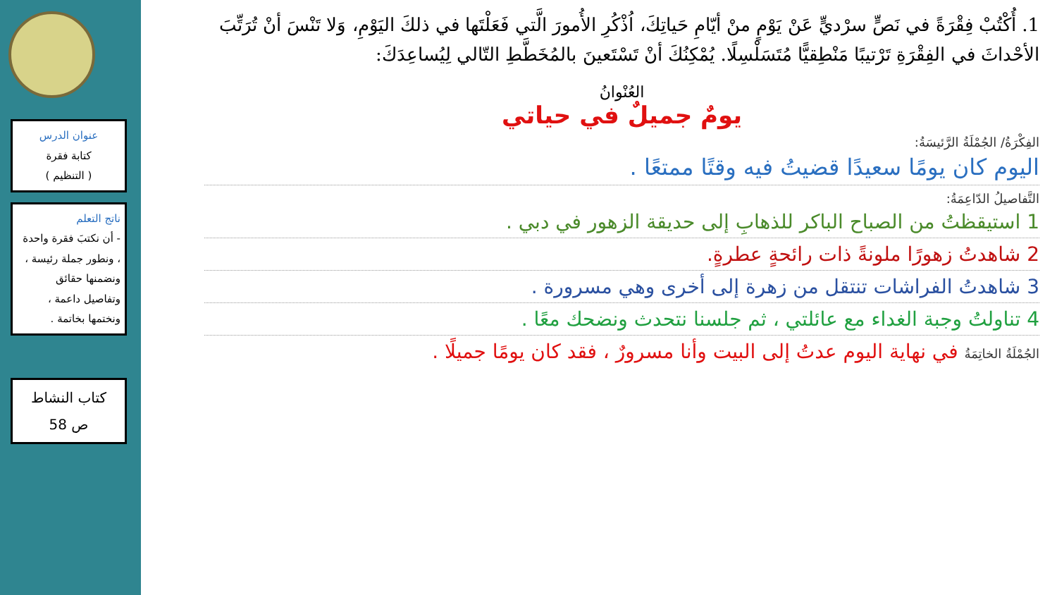عنوان الدرس
كتابة فقرة
( التنظيم )
ناتج التعلم
- أن نكتبَ فقرة واحدة ، ونطور جملة رئيسة ، ونضمنها حقائق وتفاصيل داعمة ، ونختمها بخاتمة .
كتاب النشاط
ص 58
1. أُكْتُبْ فِقْرَةً في نَصٍّ سرْديٍّ عَنْ يَوْمٍ منْ أيّامِ حَياتِكَ، اُذْكُرِ الأُمورَ الَّتي فَعَلْتَها في ذلكَ اليَوْمِ، وَلا تَنْسَ أنْ تُرَتِّبَ الأحْداثَ في الفِقْرَةِ تَرْتيبًا مَنْطِقيًّا مُتَسَلْسِلًا. يُمْكِنُكَ أنْ تَسْتَعينَ بالمُخَطَّطِ التّالي لِيُساعِدَكَ:
العُنْوانُ
يومٌ جميلٌ في حياتي
الفِكْرَةُ/ الجُمْلَةُ الرَّئيسَةُ:
اليوم كان يومًا سعيدًا قضيتُ فيه وقتًا ممتعًا .
التَّفاصيلُ الدّاعِمَةُ:
1 استيقظتُ من الصباح الباكر للذهابِ إلى حديقة الزهور في دبي .
2 شاهدتُ زهورًا ملونةً ذات رائحةٍ عطرةٍ.
3 شاهدتُ الفراشات تنتقل من زهرة إلى أخرى وهي مسرورة .
4 تناولتُ وجبة الغداء مع عائلتي ، ثم جلسنا نتحدث ونضحك معًا .
الجُمْلَةُ الخاتِمَةُ في نهاية اليوم عدتُ إلى البيت وأنا مسرورٌ ، فقد كان يومًا جميلًا .